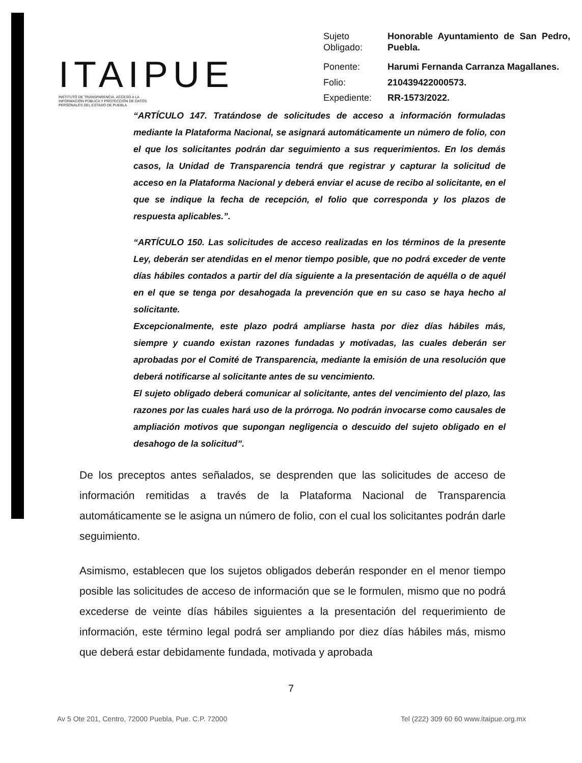ITAIPUE
INSTITUTO DE TRANSPARENCIA, ACCESO A LA INFORMACIÓN PÚBLICA Y PROTECCIÓN DE DATOS PERSONALES DEL ESTADO DE PUEBLA
| Sujeto Obligado: | Honorable Ayuntamiento de San Pedro, Puebla. |
| Ponente: | Harumi Fernanda Carranza Magallanes. |
| Folio: | 210439422000573. |
| Expediente: | RR-1573/2022. |
“ARTÍCULO 147. Tratándose de solicitudes de acceso a información formuladas mediante la Plataforma Nacional, se asignará automáticamente un número de folio, con el que los solicitantes podrán dar seguimiento a sus requerimientos. En los demás casos, la Unidad de Transparencia tendrá que registrar y capturar la solicitud de acceso en la Plataforma Nacional y deberá enviar el acuse de recibo al solicitante, en el que se indique la fecha de recepción, el folio que corresponda y los plazos de respuesta aplicables.”.
“ARTÍCULO 150. Las solicitudes de acceso realizadas en los términos de la presente Ley, deberán ser atendidas en el menor tiempo posible, que no podrá exceder de vente días hábiles contados a partir del día siguiente a la presentación de aquélla o de aquél en el que se tenga por desahogada la prevención que en su caso se haya hecho al solicitante.
Excepcionalmente, este plazo podrá ampliarse hasta por diez días hábiles más, siempre y cuando existan razones fundadas y motivadas, las cuales deberán ser aprobadas por el Comité de Transparencia, mediante la emisión de una resolución que deberá notificarse al solicitante antes de su vencimiento.
El sujeto obligado deberá comunicar al solicitante, antes del vencimiento del plazo, las razones por las cuales hará uso de la prórroga. No podrán invocarse como causales de ampliación motivos que supongan negligencia o descuido del sujeto obligado en el desahogo de la solicitud”.
De los preceptos antes señalados, se desprenden que las solicitudes de acceso de información remitidas a través de la Plataforma Nacional de Transparencia automáticamente se le asigna un número de folio, con el cual los solicitantes podrán darle seguimiento.
Asimismo, establecen que los sujetos obligados deberán responder en el menor tiempo posible las solicitudes de acceso de información que se le formulen, mismo que no podrá excederse de veinte días hábiles siguientes a la presentación del requerimiento de información, este término legal podrá ser ampliando por diez días hábiles más, mismo que deberá estar debidamente fundada, motivada y aprobada
7
Av 5 Ote 201, Centro, 72000 Puebla, Pue. C.P. 72000 Tel (222) 309 60 60 www.itaipue.org.mx